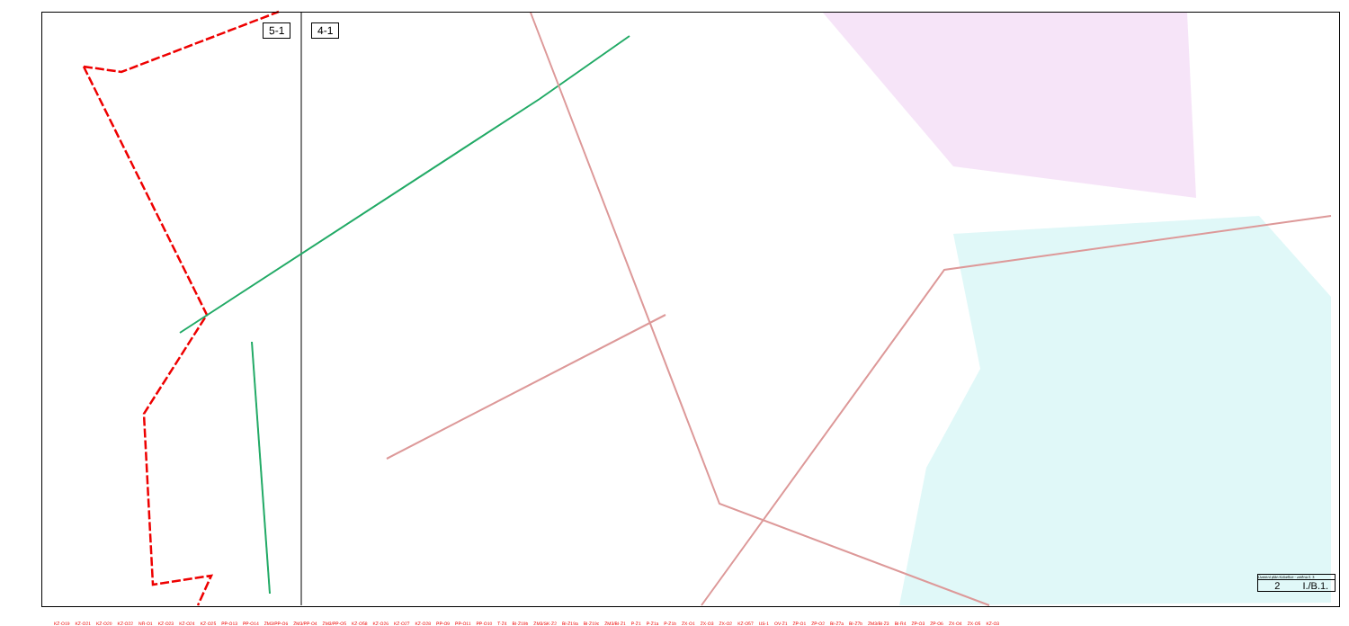5-1 4-1
KZ-O19 KZ-O21 KZ-O20 KZ-O22 NR-O1 KZ-O23 KZ-O24 KZ-O25 PP-O13 PP-O14 ZM3/PP-O6 ZM3/PP-O4 ZM3/PP-O5 KZ-O58 KZ-O26 KZ-O27 KZ-O28 PP-O9 PP-O11 PP-O10 T-Z4 BI-Z19b ZM3/SK-Z2 BI-Z19a BI-Z19c ZM3/BI-Z1 P-Z1 P-Z1a P-Z1b ZX-O1 ZX-O3 ZX-O2 KZ-O57 US-1 OV-Z1 ZP-O1 ZP-O2 BI-Z7a BI-Z7b ZM3/BI-Z3 BI-R4 ZP-O3 ZP-O6 ZX-O4 ZX-O5 KZ-O3
Územní plán Kobeřice - změna č. 3
2 I./B.1.